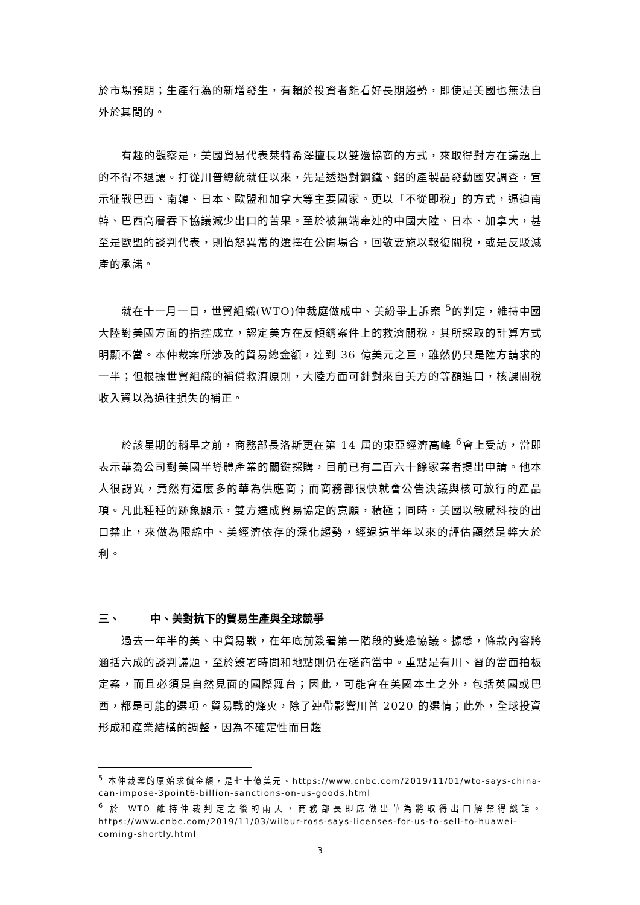於市場預期；生產行為的新增發生，有賴於投資者能看好長期趨勢，即使是美國也無法自外於其間的。
有趣的觀察是，美國貿易代表萊特希澤擅長以雙邊協商的方式，來取得對方在議題上的不得不退讓。打從川普總統就任以來，先是透過對鋼鐵、鋁的產製品發動國安調查，宣示征戰巴西、南韓、日本、歐盟和加拿大等主要國家。更以「不從即稅」的方式，逼迫南韓、巴西高層吞下協議減少出口的苦果。至於被無端牽連的中國大陸、日本、加拿大，甚至是歐盟的談判代表，則憤怒異常的選擇在公開場合，回敬要施以報復關稅，或是反駁減產的承諾。
就在十一月一日，世貿組織(WTO)仲裁庭做成中、美紛爭上訴案 <sup>5</sup>的判定，維持中國大陸對美國方面的指控成立，認定美方在反傾銷案件上的救濟關稅，其所採取的計算方式明顯不當。本仲裁案所涉及的貿易總金額，達到 36 億美元之巨，雖然仍只是陸方請求的一半；但根據世貿組織的補償救濟原則，大陸方面可針對來自美方的等額進口，核課關稅收入資以為過往損失的補正。
於該星期的稍早之前，商務部長洛斯更在第 14 屆的東亞經濟高峰 <sup>6</sup>會上受訪，當即表示華為公司對美國半導體產業的關鍵採購，目前已有二百六十餘家業者提出申請。他本人很訝異，竟然有這麼多的華為供應商；而商務部很快就會公告決議與核可放行的產品項。凡此種種的跡象顯示，雙方達成貿易協定的意願，積極；同時，美國以敏感科技的出口禁止，來做為限縮中、美經濟依存的深化趨勢，經過這半年以來的評估顯然是弊大於利。
三、 中、美對抗下的貿易生產與全球競爭
過去一年半的美、中貿易戰，在年底前簽署第一階段的雙邊協議。據悉，條款內容將涵括六成的談判議題，至於簽署時間和地點則仍在磋商當中。重點是有川、習的當面拍板定案，而且必須是自然見面的國際舞台；因此，可能會在美國本土之外，包括英國或巴西，都是可能的選項。貿易戰的烽火，除了連帶影響川普 2020 的選情；此外，全球投資形成和產業結構的調整，因為不確定性而日趨
<sup>5</sup> 本仲裁案的原始求償金額，是七十億美元。https://www.cnbc.com/2019/11/01/wto-says-china-can-impose-3point6-billion-sanctions-on-us-goods.html
<sup>6</sup> 於 WTO 維持仲裁判定之後的兩天，商務部長即席做出華為將取得出口解禁得談話。https://www.cnbc.com/2019/11/03/wilbur-ross-says-licenses-for-us-to-sell-to-huawei-coming-shortly.html
3